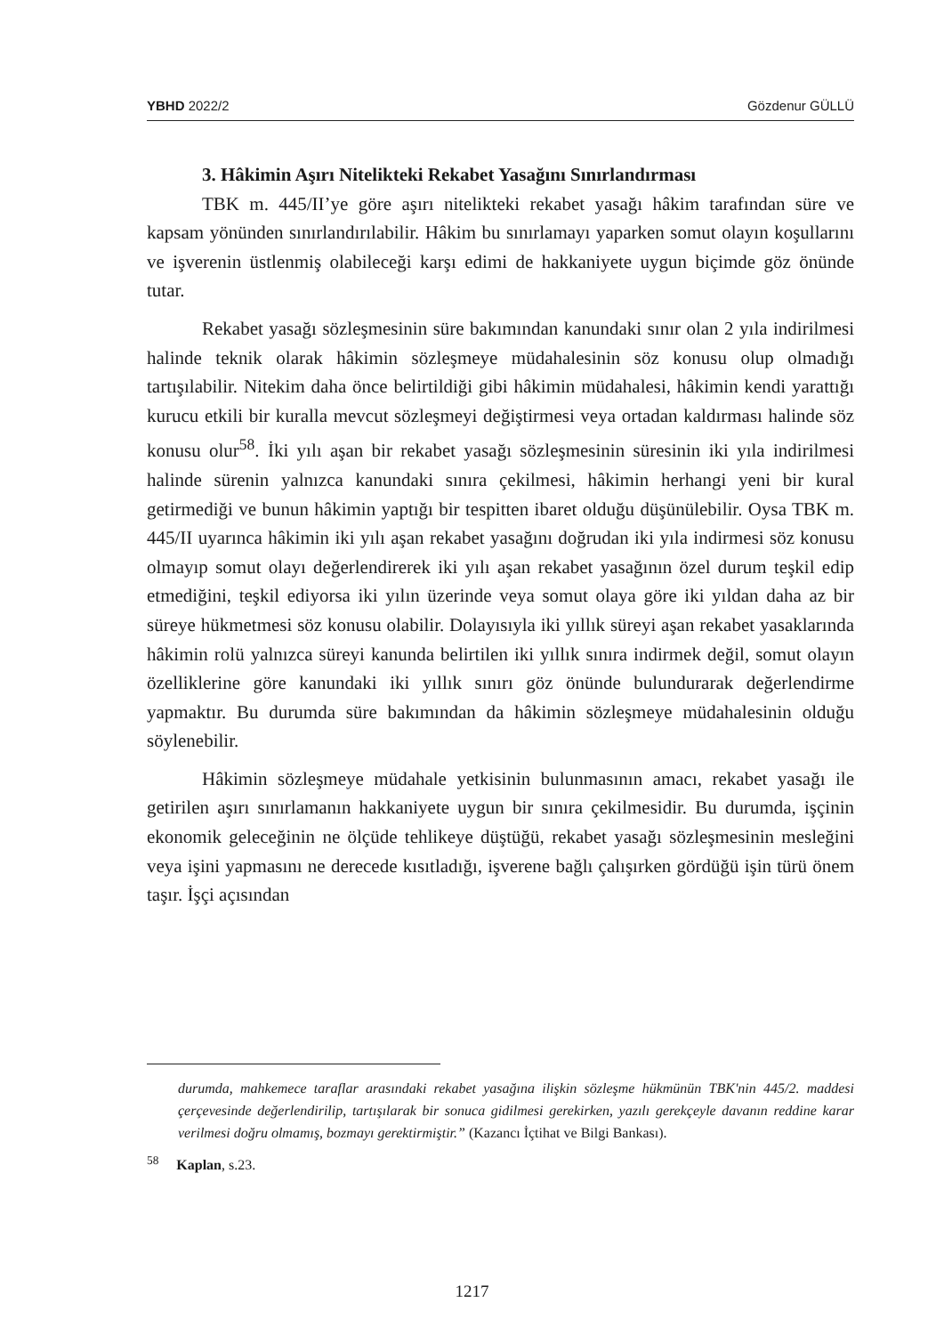YBHD 2022/2 Gözdenur GÜLLÜ
3. Hâkimin Aşırı Nitelikteki Rekabet Yasağını Sınırlandırması
TBK m. 445/II’ye göre aşırı nitelikteki rekabet yasağı hâkim tarafından süre ve kapsam yönünden sınırlandırılabilir. Hâkim bu sınırlamayı yaparken somut olayın koşullarını ve işverenin üstlenmiş olabileceği karşı edimi de hakkaniyete uygun biçimde göz önünde tutar.
Rekabet yasağı sözleşmesinin süre bakımından kanundaki sınır olan 2 yıla indirilmesi halinde teknik olarak hâkimin sözleşmeye müdahalesinin söz konusu olup olmadığı tartışılabilir. Nitekim daha önce belirtildiği gibi hâkimin müdahalesi, hâkimin kendi yarattığı kurucu etkili bir kuralla mevcut sözleşmeyi değiştirmesi veya ortadan kaldırması halinde söz konusu olur<sup>58</sup>. İki yılı aşan bir rekabet yasağı sözleşmesinin süresinin iki yıla indirilmesi halinde sürenin yalnızca kanundaki sınıra çekilmesi, hâkimin herhangi yeni bir kural getirmediği ve bunun hâkimin yaptığı bir tespitten ibaret olduğu düşünülebilir. Oysa TBK m. 445/II uyarınca hâkimin iki yılı aşan rekabet yasağını doğrudan iki yıla indirmesi söz konusu olmayıp somut olayı değerlendirerek iki yılı aşan rekabet yasağının özel durum teşkil edip etmediğini, teşkil ediyorsa iki yılın üzerinde veya somut olaya göre iki yıldan daha az bir süreye hükmetmesi söz konusu olabilir. Dolayısıyla iki yıllık süreyi aşan rekabet yasaklarında hâkimin rolü yalnızca süreyi kanunda belirtilen iki yıllık sınıra indirmek değil, somut olayın özelliklerine göre kanundaki iki yıllık sınırı göz önünde bulundurarak değerlendirme yapmaktır. Bu durumda süre bakımından da hâkimin sözleşmeye müdahalesinin olduğu söylenebilir.
Hâkimin sözleşmeye müdahale yetkisinin bulunmasının amacı, rekabet yasağı ile getirilen aşırı sınırlamanın hakkaniyete uygun bir sınıra çekilmesidir. Bu durumda, işçinin ekonomik geleceğinin ne ölçüde tehlikeye düştüğü, rekabet yasağı sözleşmesinin mesleğini veya işini yapmasını ne derecede kısıtladığı, işverene bağlı çalışırken gördüğü işin türü önem taşır. İşçi açısından
durumda, mahkemece taraflar arasındaki rekabet yasağına ilişkin sözleşme hükmünün TBK'nin 445/2. maddesi çerçevesinde değerlendirilip, tartışılarak bir sonuca gidilmesi gerekirken, yazılı gerekçeyle davanın reddine karar verilmesi doğru olmamış, bozmayı gerektirmiştir.” (Kazancı İçtihat ve Bilgi Bankası).
<sup>58</sup> Kaplan, s.23.
1217